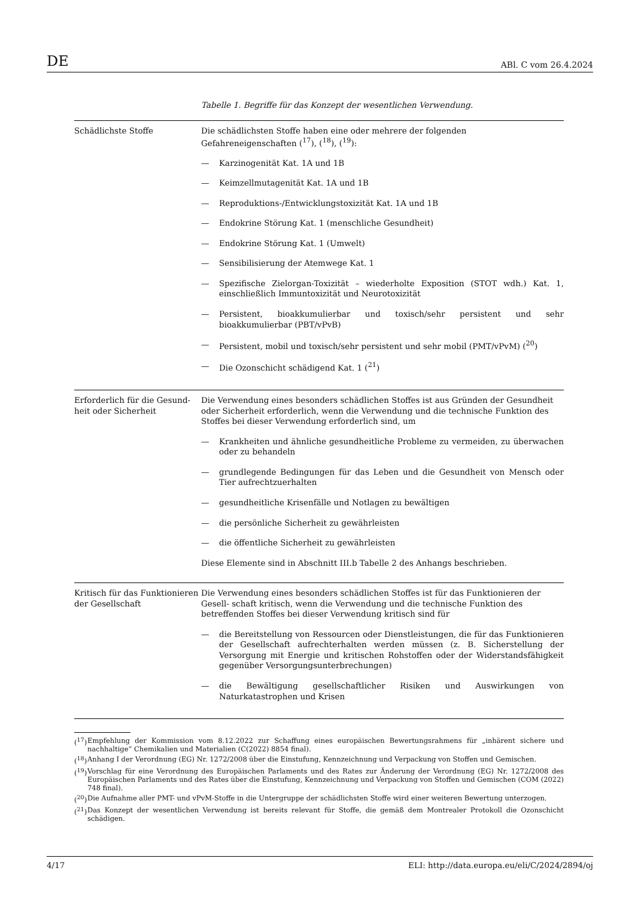DE ABl. C vom 26.4.2024
Tabelle 1. Begriffe für das Konzept der wesentlichen Verwendung.
| Schädlichste Stoffe | Die schädlichsten Stoffe haben eine oder mehrere der folgenden Gefahreneigenschaften (<sup>17</sup>), (<sup>18</sup>), (<sup>19</sup>): — Karzinogenität Kat. 1A und 1B — Keimzellmutagenität Kat. 1A und 1B — Reproduktions-/Entwicklungstoxizität Kat. 1A und 1B — Endokrine Störung Kat. 1 (menschliche Gesundheit) — Endokrine Störung Kat. 1 (Umwelt) — Sensibilisierung der Atemwege Kat. 1 — Spezifische Zielorgan-Toxizität – wiederholte Exposition (STOT wdh.) Kat. 1, einschließlich Immuntoxizität und Neurotoxizität — Persistent, bioakkumulierbar und toxisch/sehr persistent und sehr bioakkumulierbar (PBT/vPvB) — Persistent, mobil und toxisch/sehr persistent und sehr mobil (PMT/vPvM) (<sup>20</sup>) — Die Ozonschicht schädigend Kat. 1 (<sup>21</sup>) |
| Erforderlich für die Gesund- heit oder Sicherheit | Die Verwendung eines besonders schädlichen Stoffes ist aus Gründen der Gesundheit oder Sicherheit erforderlich, wenn die Verwendung und die technische Funktion des Stoffes bei dieser Verwendung erforderlich sind, um — Krankheiten und ähnliche gesundheitliche Probleme zu vermeiden, zu überwachen oder zu behandeln — grundlegende Bedingungen für das Leben und die Gesundheit von Mensch oder Tier aufrechtzuerhalten — gesundheitliche Krisenfälle und Notlagen zu bewältigen — die persönliche Sicherheit zu gewährleisten — die öffentliche Sicherheit zu gewährleisten Diese Elemente sind in Abschnitt III.b Tabelle 2 des Anhangs beschrieben. |
| Kritisch für das Funktionieren der Gesellschaft | Die Verwendung eines besonders schädlichen Stoffes ist für das Funktionieren der Gesell- schaft kritisch, wenn die Verwendung und die technische Funktion des betreffenden Stoffes bei dieser Verwendung kritisch sind für — die Bereitstellung von Ressourcen oder Dienstleistungen, die für das Funktionieren der Gesellschaft aufrechterhalten werden müssen (z. B. Sicherstellung der Versorgung mit Energie und kritischen Rohstoffen oder der Widerstandsfähigkeit gegenüber Versorgungsunterbrechungen) — die Bewältigung gesellschaftlicher Risiken und Auswirkungen von Naturkatastrophen und Krisen |
(<sup>17</sup>) Empfehlung der Kommission vom 8.12.2022 zur Schaffung eines europäischen Bewertungsrahmens für „inhärent sichere und nachhaltige“ Chemikalien und Materialien (C(2022) 8854 final).
(<sup>18</sup>) Anhang I der Verordnung (EG) Nr. 1272/2008 über die Einstufung, Kennzeichnung und Verpackung von Stoffen und Gemischen.
(<sup>19</sup>) Vorschlag für eine Verordnung des Europäischen Parlaments und des Rates zur Änderung der Verordnung (EG) Nr. 1272/2008 des Europäischen Parlaments und des Rates über die Einstufung, Kennzeichnung und Verpackung von Stoffen und Gemischen (COM (2022) 748 final).
(<sup>20</sup>) Die Aufnahme aller PMT- und vPvM-Stoffe in die Untergruppe der schädlichsten Stoffe wird einer weiteren Bewertung unterzogen.
(<sup>21</sup>) Das Konzept der wesentlichen Verwendung ist bereits relevant für Stoffe, die gemäß dem Montrealer Protokoll die Ozonschicht schädigen.
4/17 ELI: http://data.europa.eu/eli/C/2024/2894/oj